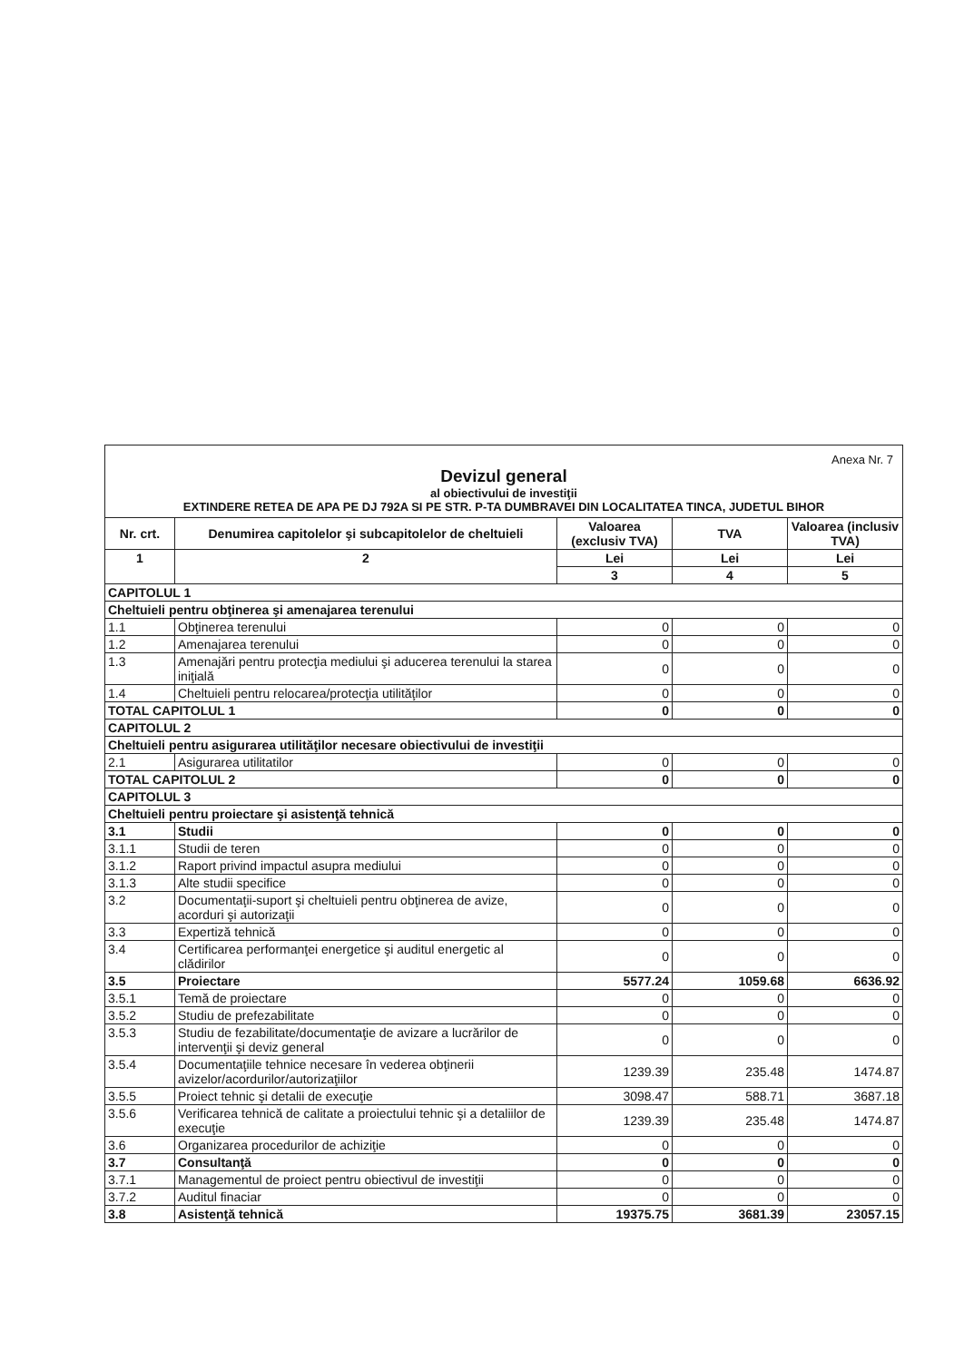Anexa Nr. 7
Devizul general
al obiectivului de investiţii
EXTINDERE RETEA DE APA PE DJ 792A SI PE STR. P-TA DUMBRAVEI DIN LOCALITATEA TINCA, JUDETUL BIHOR
| Nr. crt. | Denumirea capitolelor şi subcapitolelor de cheltuieli | Valoarea (exclusiv TVA) | TVA | Valoarea (inclusiv TVA) |
| --- | --- | --- | --- | --- |
| 1 | 2 | Lei | Lei | Lei |
| | | 3 | 4 | 5 |
| CAPITOLUL 1 | | | | |
| Cheltuieli pentru obţinerea şi amenajarea terenului | | | | |
| 1.1 | Obţinerea terenului | 0 | 0 | 0 |
| 1.2 | Amenajarea terenului | 0 | 0 | 0 |
| 1.3 | Amenajări pentru protecţia mediului şi aducerea terenului la starea iniţială | 0 | 0 | 0 |
| 1.4 | Cheltuieli pentru relocarea/protecţia utilităţilor | 0 | 0 | 0 |
| TOTAL CAPITOLUL 1 | | 0 | 0 | 0 |
| CAPITOLUL 2 | | | | |
| Cheltuieli pentru asigurarea utilităţilor necesare obiectivului de investiţii | | | | |
| 2.1 | Asigurarea utilitatilor | 0 | 0 | 0 |
| TOTAL CAPITOLUL 2 | | 0 | 0 | 0 |
| CAPITOLUL 3 | | | | |
| Cheltuieli pentru proiectare şi asistenţă tehnică | | | | |
| 3.1 | Studii | 0 | 0 | 0 |
| 3.1.1 | Studii de teren | 0 | 0 | 0 |
| 3.1.2 | Raport privind impactul asupra mediului | 0 | 0 | 0 |
| 3.1.3 | Alte studii specifice | 0 | 0 | 0 |
| 3.2 | Documentaţii-suport şi cheltuieli pentru obţinerea de avize, acorduri şi autorizaţii | 0 | 0 | 0 |
| 3.3 | Expertiză tehnică | 0 | 0 | 0 |
| 3.4 | Certificarea performanţei energetice şi auditul energetic al clădirilor | 0 | 0 | 0 |
| 3.5 | Proiectare | 5577.24 | 1059.68 | 6636.92 |
| 3.5.1 | Temă de proiectare | 0 | 0 | 0 |
| 3.5.2 | Studiu de prefezabilitate | 0 | 0 | 0 |
| 3.5.3 | Studiu de fezabilitate/documentaţie de avizare a lucrărilor de intervenţii şi deviz general | 0 | 0 | 0 |
| 3.5.4 | Documentaţiile tehnice necesare în vederea obţinerii avizelor/acordurilor/autorizaţiilor | 1239.39 | 235.48 | 1474.87 |
| 3.5.5 | Proiect tehnic şi detalii de execuţie | 3098.47 | 588.71 | 3687.18 |
| 3.5.6 | Verificarea tehnică de calitate a proiectului tehnic şi a detaliilor de execuţie | 1239.39 | 235.48 | 1474.87 |
| 3.6 | Organizarea procedurilor de achiziţie | 0 | 0 | 0 |
| 3.7 | Consultanţă | 0 | 0 | 0 |
| 3.7.1 | Managementul de proiect pentru obiectivul de investiţii | 0 | 0 | 0 |
| 3.7.2 | Auditul finaciar | 0 | 0 | 0 |
| 3.8 | Asistenţă tehnică | 19375.75 | 3681.39 | 23057.15 |